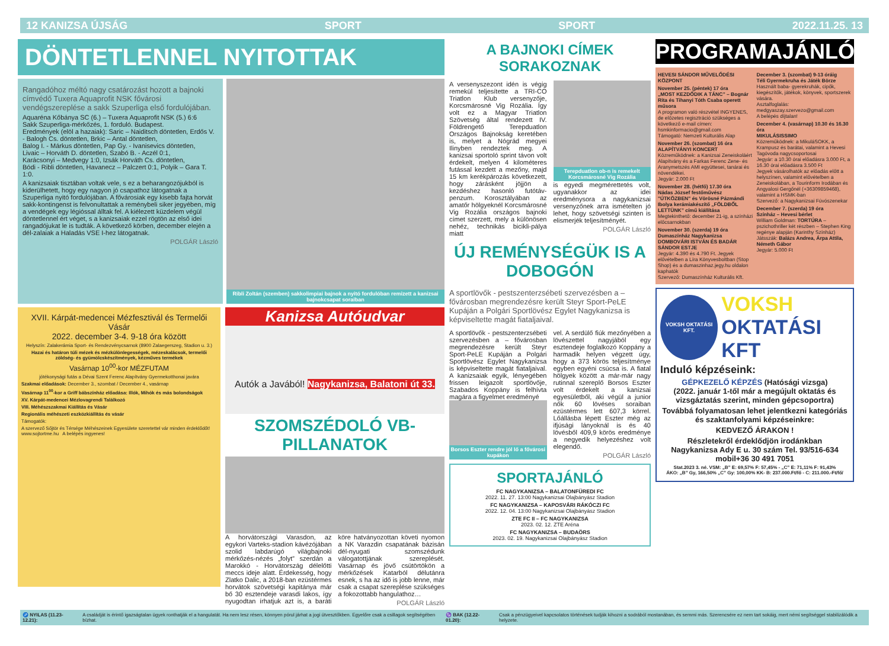12 KANIZSA ÚJSÁG SPORT SPORT 2022.11.25. 13
DÖNTETLENNEL NYITOTTAK
Rangadóhoz méltó nagy csatározást hozott a bajnoki címvédő Tuxera Aquaprofit NSK fővárosi vendégszereplése a sakk Szuperliga első fordulójában.
Aquaréna Kőbánya SC (6.) – Tuxera Aquaprofit NSK (5.) 6:6
Sakk Szuperliga-mérkőzés, 1. forduló. Budapest.
Eredmények (elöl a hazaiak): Saric – Naiditsch döntetlen, Erdős V. - Balogh Cs. döntetlen, Brkic – Antal döntetlen,
Balog I. - Márkus döntetlen, Pap Gy. - Ivanisevics döntetlen,
Livaic – Horváth D. döntetlen, Szabó B. - Aczél 0:1,
Karácsonyi – Medvegy 1:0, Izsák Horváth Cs. döntetlen,
Bódi - Ribli döntetlen, Havanecz – Palczert 0:1, Polyik – Gara T. 1:0.
A kanizsaiak tisztában voltak vele, s ez a beharangozójukból is kiderülhetett, hogy egy nagyon jó csapathoz látogatnak a Szuperliga nyitó fordulójában. A fővárosiak egy kisebb fajta horvát sakk-kontingenst is felvonultattak a reménybeli siker jegyében, míg a vendégek egy légiós­sal álltak fel. A kiélezett küzdelem végül döntetlennel ért véget, s a kanizsaiak ezzel rögtön az első idei rangadójukat le is tudták. A következő körben, december elején a dél-zalaiak a Haladás VSE I-hez látogatnak.
POLGÁR László
Ribli Zoltán (szemben) sakkolimpiai bajnok a nyitó fordulóban remizett a kanizsai bajnokcsapat soraiban
XVII. Kárpát-medencei Mézfesztivál és Termelői Vásár
2022. december 3-4. 9-18 óra között
Helyszín: Zalakerámia Sport- és Rendezvénycsarnok (8900 Zalaegerszeg, Stadion u. 3.)
Hazai és határon túli mézek és mézkülönlegességek, mézeskalácsok, termelői zöldség- és gyümölcskészítmények, kézműves termékek
Vasárnap 10<sup>00</sup>-kor MÉZFUTAM
jótékonysági futás a Dévai Szent Ferenc Alapítvány Gyermekotthonai javára
Szakmai előadások: December 3., szombat / December 4., vasárnap
Vasárnap 11<sup>00</sup>-kor a Griff bábszínház előadása: Illók, Mihók és más bolondságok
XV. Kárpát-medencei Mézlovagrendi Találkozó
VIII. Méhészszakmai Kiállítás és Vásár
Regionális méhészeti eszközkiállítás és vásár
Támogatók:
A szervező Sőjtör és Térsége Méhészeinek Egyesülete szeretettel vár minden érdeklődőt! www.sojtortme.hu A belépés ingyenes!
Kanizsa Autóudvar
Autók a Javából! Nagykanizsa, Balatoni út 33.
SZOMSZÉDOLÓ VB-PILLANATOK
A horvátországi Varasdon, az egykori Varteks-stadion kávézójában szolid labdarúgó világbajnoki mérkőzés-nézés „folyt” szerdán a Marokkó - Horvátország délelőtti meccs ideje alatt. Érdekesség, hogy Zlatko Dalic, a 2018-ban ezüstérmes horvátok szövetségi kapitánya már bő 30 esztendeje varasdi lakos, így nyugodtan írhatjuk azt is, a baráti köre hatványozottan követi nyomon a NK Varazdin csapatának bázisán dél-nyugati szomszédunk válogatottjának szereplését. Vasárnap és jövő csütörtökön a mérkőzések Katarból délutánra esnek, s ha az idő is jobb lenne, már csak a csapat szereplése szükséges a fokozottabb hangulathoz…
POLGÁR László
A BAJNOKI CÍMEK SORAKOZNAK
A versenyszezont idén is végig remekül teljesítette a TRI-CO Triatlon Klub versenyzője, Korcsmárosné Vig Rozália. Így volt ez a Magyar Triatlon Szövetség által rendezett IV. Földrengető Terepduatlon Országos Bajnokság keretében is, melyet a Nógrád megyei Ilinyben rendeztek meg. A kanizsai sportoló sprint távon volt érdekelt, melyen 4 kilométeres futással kezdett a mezőny, majd 15 km kerékpározás következett, hogy zárásként jöjjön a kezdéshez hasonló futótáv-penzum. Korosztályában az amatőr hölgyeknél Korcsmárosné Vig Rozália országos bajnoki címet szerzett, mely a különösen nehéz, technikás bicikli-pálya miatt
Terepduatlon ob-n is remekelt Korcsmárosné Vig Rozália
is egyedi megmérettetés volt, ugyanakkor az idei eredménysora a nagykanizsai versenyzőnek arra ismételten jó lehet, hogy szövetségi szinten is elismerjék teljesítményét.
POLGÁR László
ÚJ REMÉNYSÉGÜK IS A DOBOGÓN
A sportlövők - pestszenterzsébeti szervezésben a – fővárosban megrendezésre került Steyr Sport-PeLE Kupáján a Polgári Sportlövész Egylet Nagykanizsa is képviseltette magát fiataljaival.
A sportlövők - pestszenterzsébeti szervezésben a – fővárosban megrendezésre került Steyr Sport-PeLE Kupáján a Polgári Sportlövész Egylet Nagykanizsa is képviseltette magát fiataljaival. A kanizsaiak egyik, lényegében frissen leigazolt sportlövője, Szabados Koppány is felhívta magára a figyelmet eredményé
Borsos Eszter rendre jól lő a fővárosi kupákon
vel. A serdülő fiúk mezőnyében a lövészettel nagyjából egy esztendeje foglalkozó Koppány a harmadik helyen végzett úgy, hogy a 373 körös teljesítménye egyben egyéni csúcsa is. A fiatal hölgyek között a már-már nagy rutinnal szereplő Borsos Eszter volt érdekelt a kanizsai egyesületből, aki végül a junior nők 60 lövéses soraiban ezüstérmes lett 607,3 körrel. Lőállásba lépett Eszter még az ifjúsági lányoknál is és 40 lövésből 409,9 körös eredménye a negyedik helyezéshez volt elegendő.
POLGÁR László
SPORTAJÁNLÓ
FC NAGYKANIZSA – BALATONFÜREDI FC
2022. 11. 27. 13:00 Nagykanizsai Olajbányász Stadion
FC NAGYKANIZSA – KAPOSVÁRI RÁKÓCZI FC
2022. 12. 04. 13:00 Nagykanizsai Olajbányász Stadion
ZTE FC II – FC NAGYKANIZSA
2023. 02. 12. ZTE Aréna
FC NAGYKANIZSA – BUDAÖRS
2023. 02. 19. Nagykanizsai Olajbányász Stadion
PROGRAMAJÁNLÓ
HEVESI SÁNDOR MŰVELŐDÉSI KÖZPONT
November 25. (péntek) 17 óra
„MOST KEZDŐDIK A TÁNC” – Bognár Rita és Tihanyi Tóth Csaba operett műsora
A programon való részvétel INGYENES, de előzetes regisztráció szükséges a következő e-mail címen: hsmkinformacio@gmail.com
Támogató: Nemzeti Kulturális Alap
November 26. (szombat) 16 óra
ALAPÍTVÁNYI KONCERT
Közreműködnek: a Kanizsai Zeneiskoláért Alapítvány és a Farkas Ferenc Zene- és Aranymetszés AMI együttesei, tanárai és növendékei.
Jegyár: 2.000 Ft
November 28. (hétfő) 17.30 óra
Nádas József festőművész "ÚTKÖZBEN" és Vörösné Pázmándi Ibolya kerámiakészítő „FÖLDBŐL LETTÜNK” című kiállítása
Megtekinthető: december 21-ig, a színházi előcsarnokban
November 30. (szerda) 19 óra
Dumaszínház Nagykanizsa
DOMBOVÁRI ISTVÁN ÉS BADÁR SÁNDOR ESTJE
Jegyár: 4.390 és 4.790 Ft. Jegyek elővételben a Líra Könyvesboltban (Stop Shop) és a dumaszinhaz.jegy.hu oldalon kaphatók
Szervező: Dumaszínház Kulturális Kft.
December 3. (szombat) 9-13 óráig
Téli Gyermekruha és Játék Börze
Használt baba- gyerekruhák, cipők, kiegészítők, játékok, könyvek, sportszerek vására.
Asztalfoglalás: medgyaszay.szervezo@gmail.com
A belépés díjtalan!
December 4. (vasárnap) 10.30 és 16.30 óra
MIKULÁSISSIMO
Közreműködnek: a MikuláSOKK, a Krampusz és barátai, valamint a Hevesi Tagóvoda nagycsoportosai
Jegyár: a 10.30 órai előadásra 3.000 Ft, a 16.30 órai előadásra 3.500 Ft
Jegyek vásárolhatók az előadás előtt a helyszínen, valamint elővételben a Zeneiskolában, a Tourinform Irodában és Angyalosi Gergőnél (+36309859468), valamint a HSMK-ban
Szervező: a Nagykanizsai Fúvószenekar
December 7. (szerda) 19 óra
Színház – Hevesi bérlet
William Goldman: TORTÚRA – pszichothriller két részben – Stephen King regénye alapján (Karinthy Színház)
Játsszák: Balázs Andrea, Árpa Attila, Németh Gábor
Jegyár: 5.000 Ft
VOKSH OKTATÁSI KFT.
VOKSH
OKTATÁSI KFT
Induló képzéseink:
GÉPKEZELŐ KÉPZÉS (Hatósági vizsga)
(2022. január 1-től már a megújult oktatás és vizsgáztatás szerint, minden gépcsoportra)
Továbbá folyamatosan lehet jelentkezni kategóriás és szaktanfolyami képzéseinkre:
KEDVEZŐ ÁRAKON !
Részletekről érdeklődjön irodánkban
Nagykanizsa Ady E u. 30 szám Tel. 93/516-634 mobil+36 30 491 7051
Stat.2023 3. né. VSM: „B” E: 69,57% F: 57,45% - „C” E: 71,11% F: 91,43%
ÁKO: „B” Gy, 166,50% „C” Gy: 100,00% KK- B: 237.000.Ft/fő - C: 211.000.-Ft/fő/
♐ NYILAS (11.23-12.21): A családját is érintő igazságtalan ügyek ronthatják el a hangulatát. Ha nem lesz résen, könnyen pórul járhat a jogi útvesztőkben. Egyelőre csak a csillagok segítségében bízhat. ♑ BAK (12.22-01.20): Csak a pénzügyeivel kapcsolatos történések tudják kihozni a sodrából mostanában, és semmi más. Szerencsére ez nem tart sokáig, mert némi segítséggel stabilizálódik a helyzete.